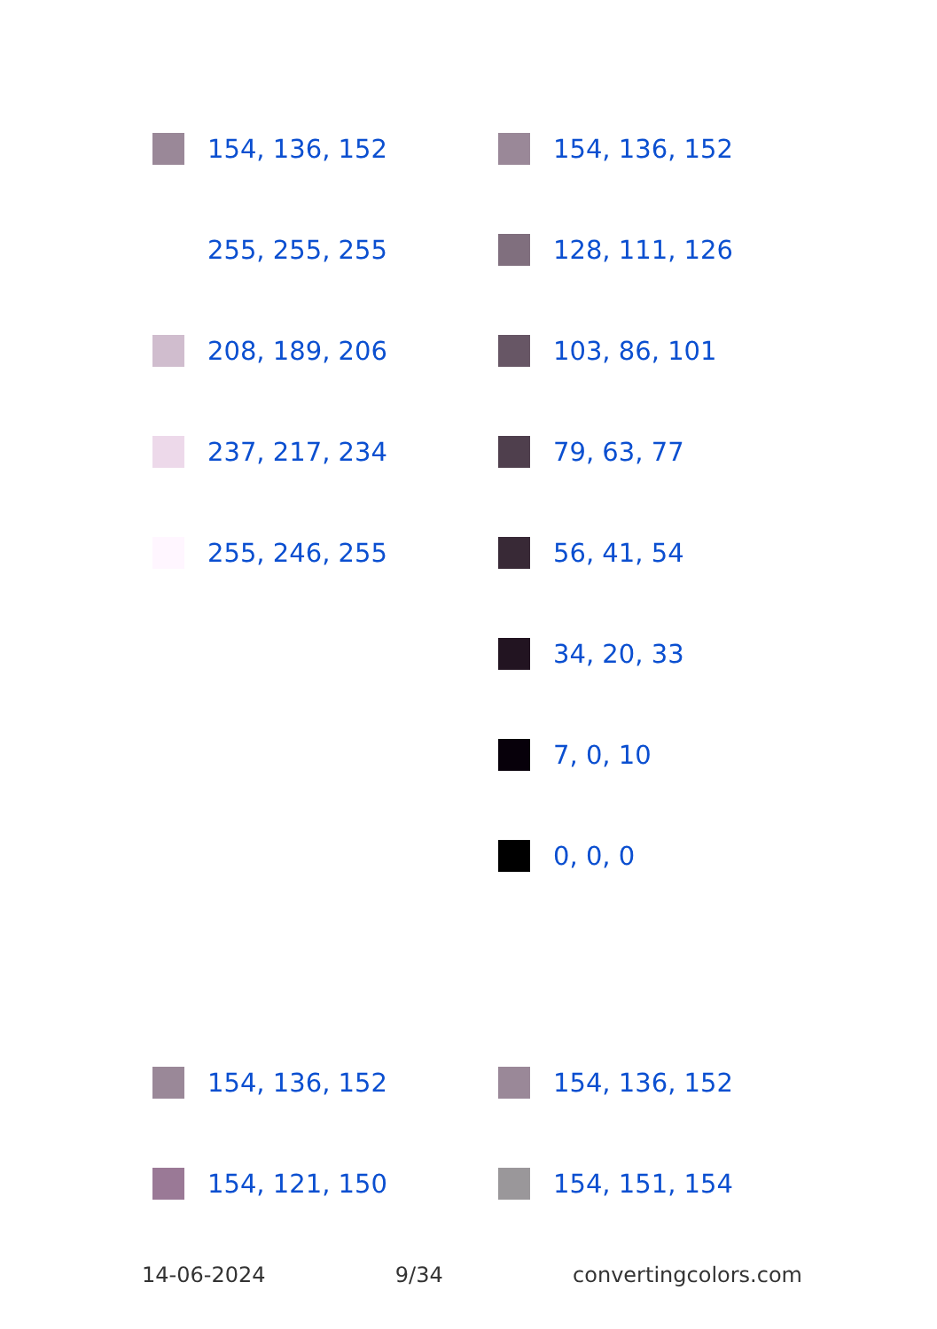154, 136, 152
255, 255, 255
208, 189, 206
237, 217, 234
255, 246, 255
154, 136, 152
128, 111, 126
103, 86, 101
79, 63, 77
56, 41, 54
34, 20, 33
7, 0, 10
0, 0, 0
154, 136, 152
154, 121, 150
154, 136, 152
154, 151, 154
14-06-2024 9/34 convertingcolors.com